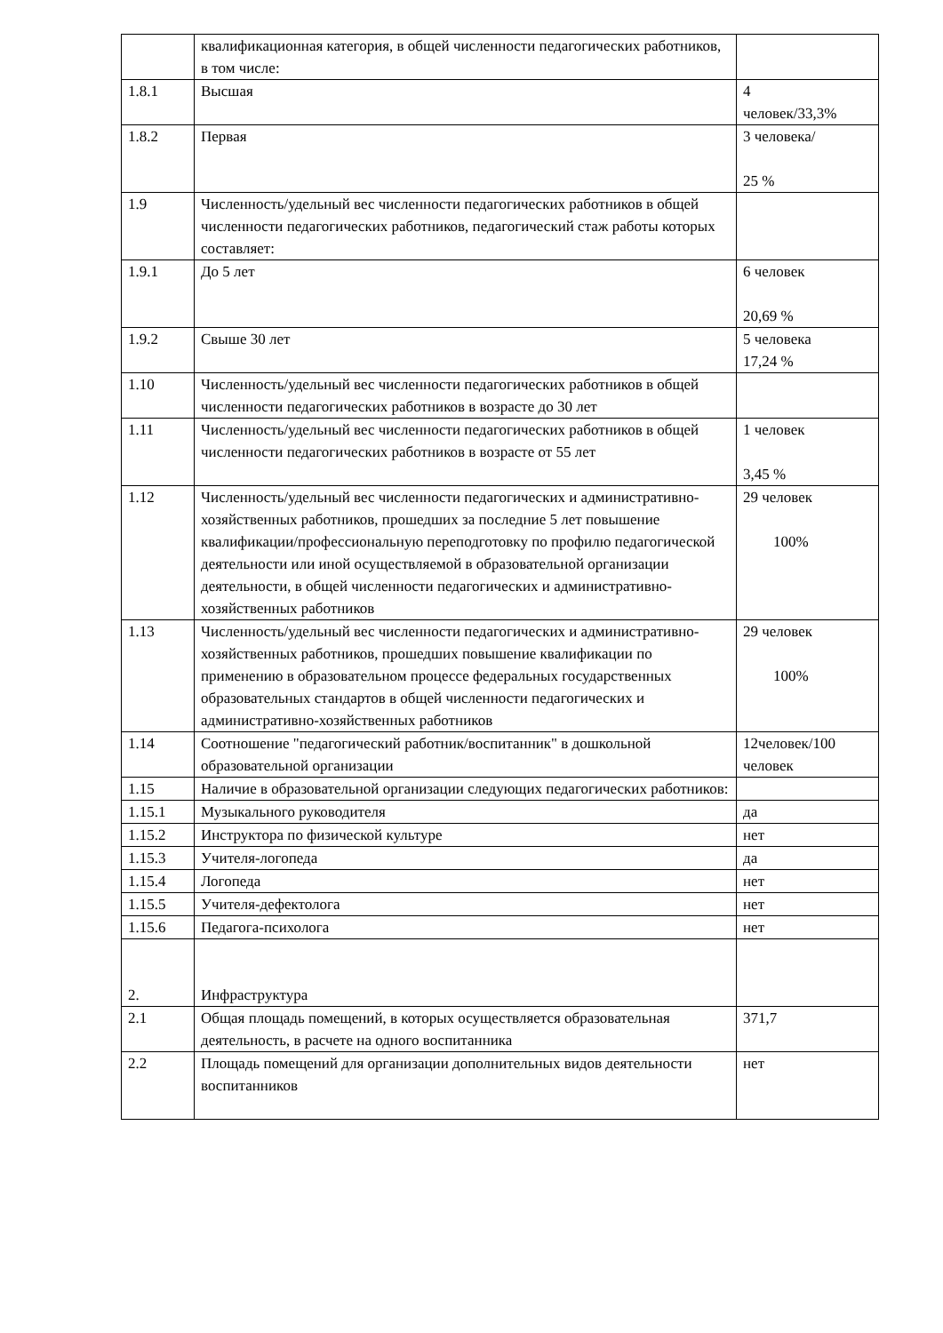| | квалификационная категория, в общей численности педагогических работников, в том числе: | |
| 1.8.1 | Высшая | 4 человек/33,3% |
| 1.8.2 | Первая | 3 человека/ 25 % |
| 1.9 | Численность/удельный вес численности педагогических работников в общей численности педагогических работников, педагогический стаж работы которых составляет: | |
| 1.9.1 | До 5 лет | 6 человек 20,69 % |
| 1.9.2 | Свыше 30 лет | 5 человека 17,24 % |
| 1.10 | Численность/удельный вес численности педагогических работников в общей численности педагогических работников в возрасте до 30 лет | |
| 1.11 | Численность/удельный вес численности педагогических работников в общей численности педагогических работников в возрасте от 55 лет | 1 человек 3,45 % |
| 1.12 | Численность/удельный вес численности педагогических и административно-хозяйственных работников, прошедших за последние 5 лет повышение квалификации/профессиональную переподготовку по профилю педагогической деятельности или иной осуществляемой в образовательной организации деятельности, в общей численности педагогических и административно-хозяйственных работников | 29 человек 100% |
| 1.13 | Численность/удельный вес численности педагогических и административно-хозяйственных работников, прошедших повышение квалификации по применению в образовательном процессе федеральных государственных образовательных стандартов в общей численности педагогических и административно-хозяйственных работников | 29 человек 100% |
| 1.14 | Соотношение "педагогический работник/воспитанник" в дошкольной образовательной организации | 12человек/100 человек |
| 1.15 | Наличие в образовательной организации следующих педагогических работников: | |
| 1.15.1 | Музыкального руководителя | да |
| 1.15.2 | Инструктора по физической культуре | нет |
| 1.15.3 | Учителя-логопеда | да |
| 1.15.4 | Логопеда | нет |
| 1.15.5 | Учителя-дефектолога | нет |
| 1.15.6 | Педагога-психолога | нет |
| 2. | Инфраструктура | |
| 2.1 | Общая площадь помещений, в которых осуществляется образовательная деятельность, в расчете на одного воспитанника | 371,7 |
| 2.2 | Площадь помещений для организации дополнительных видов деятельности воспитанников | нет |